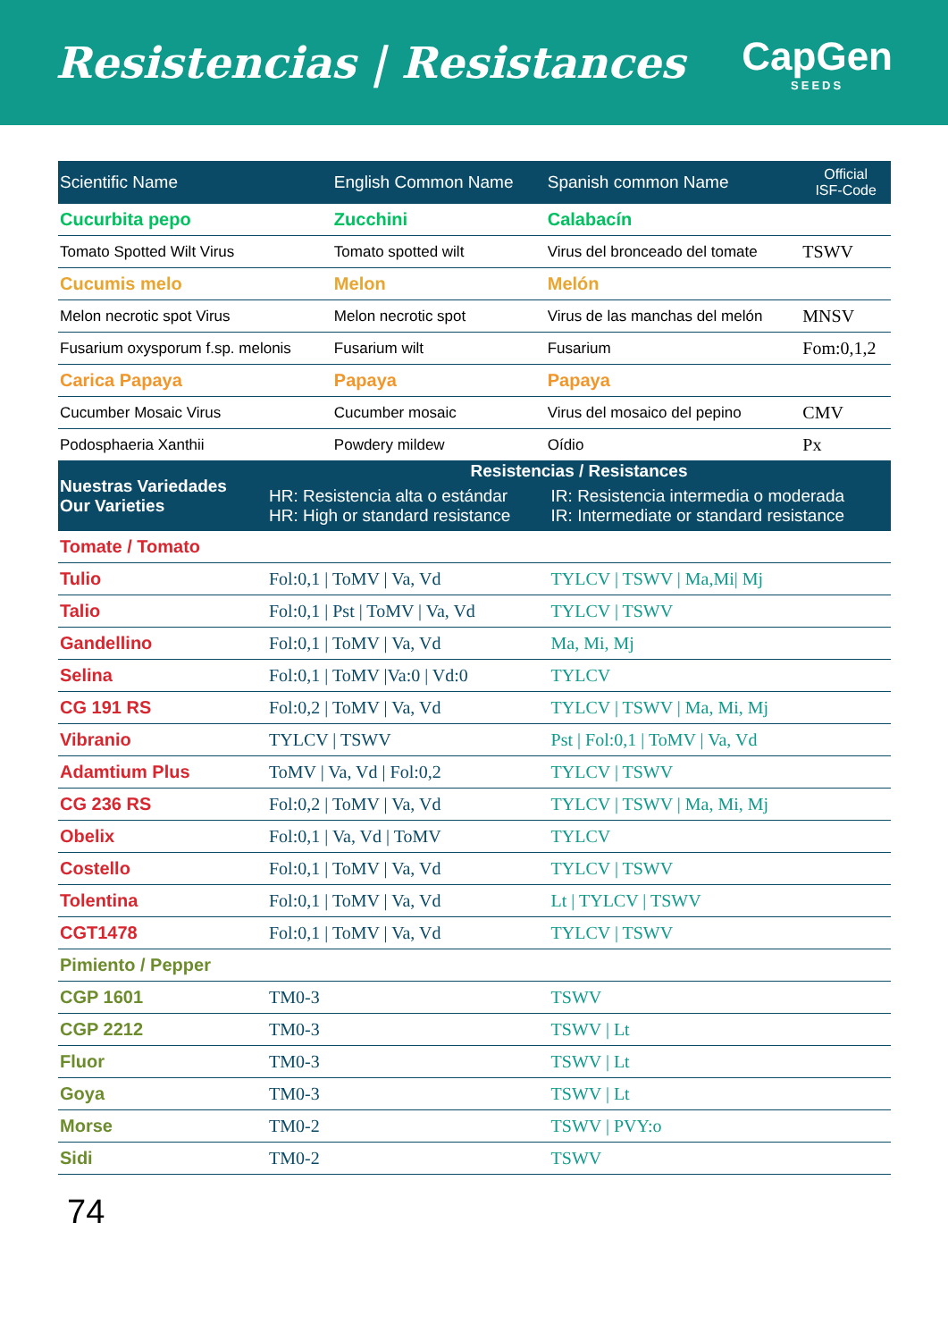Resistencias | Resistances CapGen
SEEDS
| Scientific Name | English Common Name | Spanish common Name | Official ISF-Code |
| --- | --- | --- | --- |
| Cucurbita pepo | Zucchini | Calabacín | |
| Tomato Spotted Wilt Virus | Tomato spotted wilt | Virus del bronceado del tomate | TSWV |
| Cucumis melo | Melon | Melón | |
| Melon necrotic spot Virus | Melon necrotic spot | Virus de las manchas del melón | MNSV |
| Fusarium oxysporum f.sp. melonis | Fusarium wilt | Fusarium | Fom:0,1,2 |
| Carica Papaya | Papaya | Papaya | |
| Cucumber Mosaic Virus | Cucumber mosaic | Virus del mosaico del pepino | CMV |
| Podosphaeria Xanthii | Powdery mildew | Oídio | Px |
| Nuestras Variedades Our Varieties | Resistencias / Resistances | |
| --- | --- | --- |
| | HR: Resistencia alta o estándar HR: High or standard resistance | IR: Resistencia intermedia o moderada IR: Intermediate or standard resistance |
| Tomate / Tomato | | |
| Tulio | Fol:0,1 / ToMV / Va, Vd | TYLCV / TSWV / Ma,Mi/ Mj |
| Talio | Fol:0,1 / Pst / ToMV / Va, Vd | TYLCV / TSWV |
| Gandellino | Fol:0,1 / ToMV / Va, Vd | Ma, Mi, Mj |
| Selina | Fol:0,1 / ToMV /Va:0 / Vd:0 | TYLCV |
| CG 191 RS | Fol:0,2 / ToMV / Va, Vd | TYLCV / TSWV / Ma, Mi, Mj |
| Vibranio | TYLCV / TSWV | Pst / Fol:0,1 / ToMV / Va, Vd |
| Adamtium Plus | ToMV / Va, Vd / Fol:0,2 | TYLCV / TSWV |
| CG 236 RS | Fol:0,2 / ToMV / Va, Vd | TYLCV / TSWV / Ma, Mi, Mj |
| Obelix | Fol:0,1 / Va, Vd / ToMV | TYLCV |
| Costello | Fol:0,1 / ToMV / Va, Vd | TYLCV / TSWV |
| Tolentina | Fol:0,1 / ToMV / Va, Vd | Lt / TYLCV / TSWV |
| CGT1478 | Fol:0,1 / ToMV / Va, Vd | TYLCV / TSWV |
| Pimiento / Pepper | | |
| CGP 1601 | TM0-3 | TSWV |
| CGP 2212 | TM0-3 | TSWV / Lt |
| Fluor | TM0-3 | TSWV / Lt |
| Goya | TM0-3 | TSWV / Lt |
| Morse | TM0-2 | TSWV / PVY:o |
| Sidi | TM0-2 | TSWV |
74